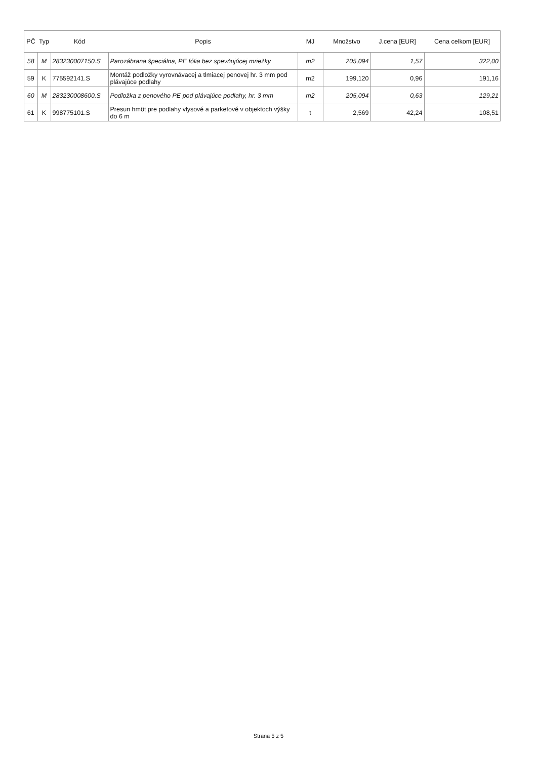| PČ | Typ | Kód | Popis | MJ | Množstvo | J.cena [EUR] | Cena celkom [EUR] |
| --- | --- | --- | --- | --- | --- | --- | --- |
| 58 | M | 283230007150.S | Parozábrana špeciálna, PE fólia bez spevňujúcej mriežky | m2 | 205,094 | 1,57 | 322,00 |
| 59 | K | 775592141.S | Montáž podložky vyrovnávacej a tlmiacej penovej hr. 3 mm pod plávajúce podlahy | m2 | 199,120 | 0,96 | 191,16 |
| 60 | M | 283230008600.S | Podložka z penového PE pod plávajúce podlahy, hr. 3 mm | m2 | 205,094 | 0,63 | 129,21 |
| 61 | K | 998775101.S | Presun hmôt pre podlahy vlysové a parketové v objektoch výšky do 6 m | t | 2,569 | 42,24 | 108,51 |
Strana 5 z 5